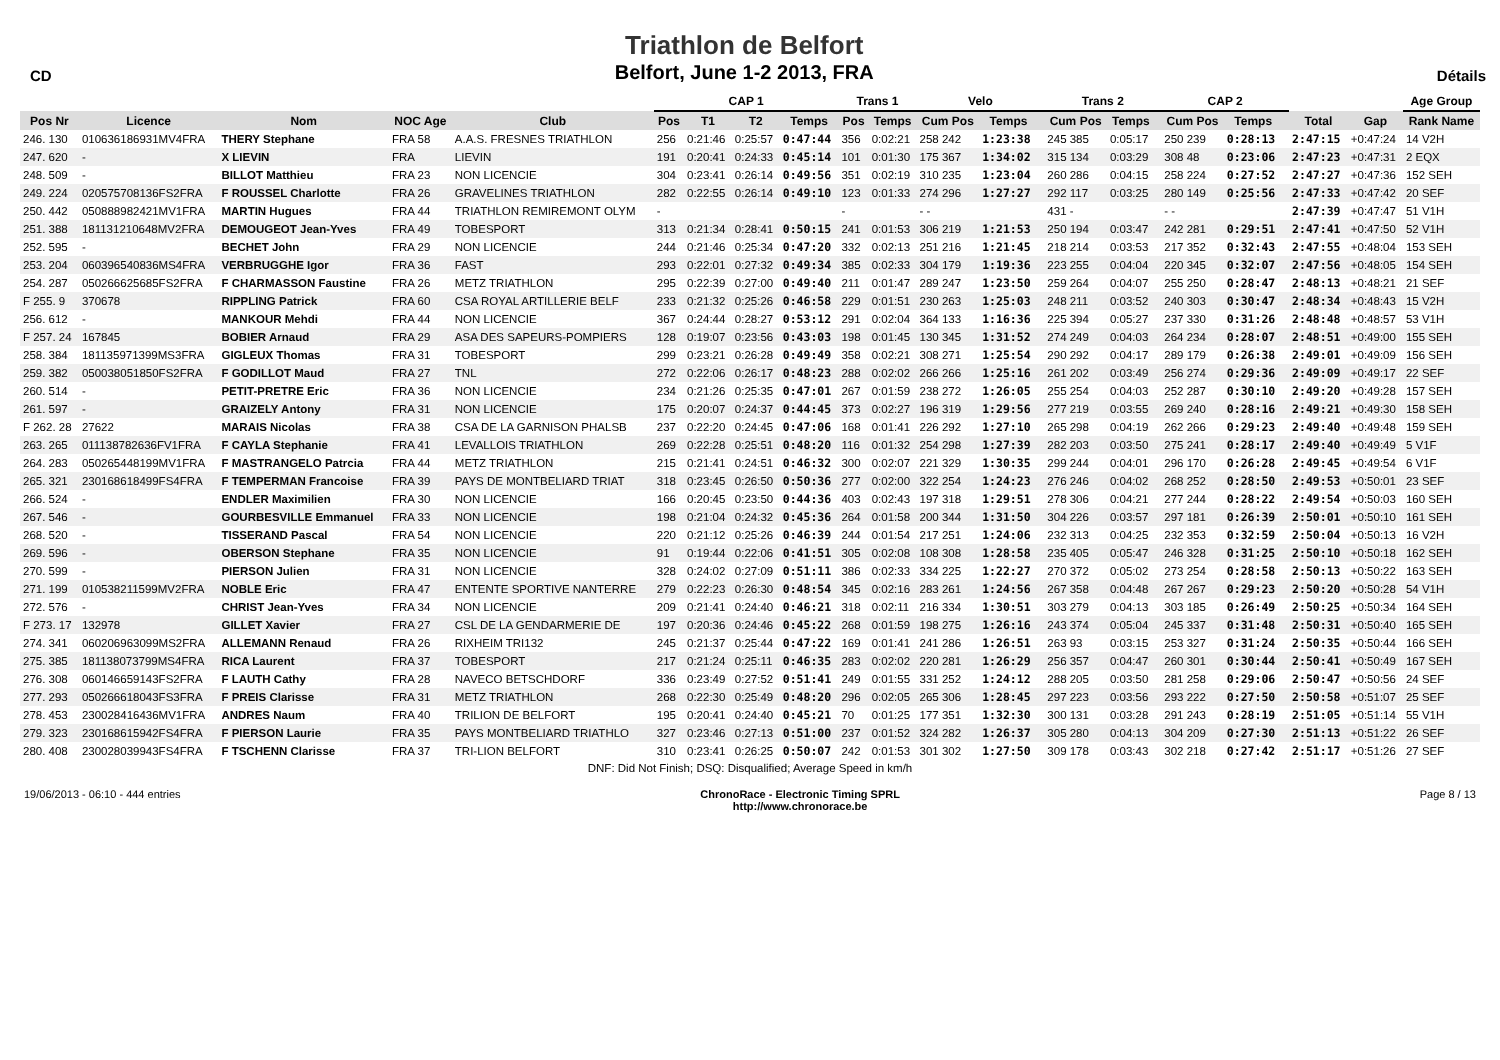CD
Triathlon de Belfort
Belfort, June 1-2 2013, FRA
Détails
| | | | | | CAP 1 | | | | Trans 1 | | Velo | | | Trans 2 | | | CAP 2 | | | | | Age Group |
| --- | --- | --- | --- | --- | --- | --- | --- | --- | --- | --- | --- | --- | --- | --- | --- | --- | --- | --- | --- | --- | --- | --- |
| Pos Nr | Licence | Nom | NOC Age | Club | Pos | T1 | T2 | Temps | Pos | Temps | Cum Pos | Temps | | Cum Pos | Temps | | Cum Pos | Temps | | Total | Gap | Rank Name |
| 246. 130 | 010636186931MV4FRA | THERY Stephane | FRA 58 | A.A.S. FRESNES TRIATHLON | 256 | 0:21:46 | 0:25:57 | 0:47:44 | 356 | 0:02:21 | 258 242 | 1:23:38 | | 245 385 | 0:05:17 | | 250 239 | 0:28:13 | | 2:47:15 | +0:47:24 | 14 V2H |
| 247. 620 | - | X LIEVIN | FRA | LIEVIN | 191 | 0:20:41 | 0:24:33 | 0:45:14 | 101 | 0:01:30 | 175 367 | 1:34:02 | | 315 134 | 0:03:29 | | 308 48 | 0:23:06 | | 2:47:23 | +0:47:31 | 2 EQX |
| 248. 509 | - | BILLOT Matthieu | FRA 23 | NON LICENCIE | 304 | 0:23:41 | 0:26:14 | 0:49:56 | 351 | 0:02:19 | 310 235 | 1:23:04 | | 260 286 | 0:04:15 | | 258 224 | 0:27:52 | | 2:47:27 | +0:47:36 | 152 SEH |
| 249. 224 | 020575708136FS2FRA | F ROUSSEL Charlotte | FRA 26 | GRAVELINES TRIATHLON | 282 | 0:22:55 | 0:26:14 | 0:49:10 | 123 | 0:01:33 | 274 296 | 1:27:27 | | 292 117 | 0:03:25 | | 280 149 | 0:25:56 | | 2:47:33 | +0:47:42 | 20 SEF |
| 250. 442 | 050888982421MV1FRA | MARTIN Hugues | FRA 44 | TRIATHLON REMIREMONT OLYM | - | | | | - | | - - | | | 431 - | | | - - | | | 2:47:39 | +0:47:47 | 51 V1H |
| 251. 388 | 181131210648MV2FRA | DEMOUGEOT Jean-Yves | FRA 49 | TOBESPORT | 313 | 0:21:34 | 0:28:41 | 0:50:15 | 241 | 0:01:53 | 306 219 | 1:21:53 | | 250 194 | 0:03:47 | | 242 281 | 0:29:51 | | 2:47:41 | +0:47:50 | 52 V1H |
| 252. 595 | - | BECHET John | FRA 29 | NON LICENCIE | 244 | 0:21:46 | 0:25:34 | 0:47:20 | 332 | 0:02:13 | 251 216 | 1:21:45 | | 218 214 | 0:03:53 | | 217 352 | 0:32:43 | | 2:47:55 | +0:48:04 | 153 SEH |
| 253. 204 | 060396540836MS4FRA | VERBRUGGHE Igor | FRA 36 | FAST | 293 | 0:22:01 | 0:27:32 | 0:49:34 | 385 | 0:02:33 | 304 179 | 1:19:36 | | 223 255 | 0:04:04 | | 220 345 | 0:32:07 | | 2:47:56 | +0:48:05 | 154 SEH |
| 254. 287 | 050266625685FS2FRA | F CHARMASSON Faustine | FRA 26 | METZ TRIATHLON | 295 | 0:22:39 | 0:27:00 | 0:49:40 | 211 | 0:01:47 | 289 247 | 1:23:50 | | 259 264 | 0:04:07 | | 255 250 | 0:28:47 | | 2:48:13 | +0:48:21 | 21 SEF |
| F 255. 9 | 370678 | RIPPLING Patrick | FRA 60 | CSA ROYAL ARTILLERIE BELF | 233 | 0:21:32 | 0:25:26 | 0:46:58 | 229 | 0:01:51 | 230 263 | 1:25:03 | | 248 211 | 0:03:52 | | 240 303 | 0:30:47 | | 2:48:34 | +0:48:43 | 15 V2H |
| 256. 612 | - | MANKOUR Mehdi | FRA 44 | NON LICENCIE | 367 | 0:24:44 | 0:28:27 | 0:53:12 | 291 | 0:02:04 | 364 133 | 1:16:36 | | 225 394 | 0:05:27 | | 237 330 | 0:31:26 | | 2:48:48 | +0:48:57 | 53 V1H |
| F 257. 24 | 167845 | BOBIER Arnaud | FRA 29 | ASA DES SAPEURS-POMPIERS | 128 | 0:19:07 | 0:23:56 | 0:43:03 | 198 | 0:01:45 | 130 345 | 1:31:52 | | 274 249 | 0:04:03 | | 264 234 | 0:28:07 | | 2:48:51 | +0:49:00 | 155 SEH |
| 258. 384 | 181135971399MS3FRA | GIGLEUX Thomas | FRA 31 | TOBESPORT | 299 | 0:23:21 | 0:26:28 | 0:49:49 | 358 | 0:02:21 | 308 271 | 1:25:54 | | 290 292 | 0:04:17 | | 289 179 | 0:26:38 | | 2:49:01 | +0:49:09 | 156 SEH |
| 259. 382 | 050038051850FS2FRA | F GODILLOT Maud | FRA 27 | TNL | 272 | 0:22:06 | 0:26:17 | 0:48:23 | 288 | 0:02:02 | 266 266 | 1:25:16 | | 261 202 | 0:03:49 | | 256 274 | 0:29:36 | | 2:49:09 | +0:49:17 | 22 SEF |
| 260. 514 | - | PETIT-PRETRE Eric | FRA 36 | NON LICENCIE | 234 | 0:21:26 | 0:25:35 | 0:47:01 | 267 | 0:01:59 | 238 272 | 1:26:05 | | 255 254 | 0:04:03 | | 252 287 | 0:30:10 | | 2:49:20 | +0:49:28 | 157 SEH |
| 261. 597 | - | GRAIZELY Antony | FRA 31 | NON LICENCIE | 175 | 0:20:07 | 0:24:37 | 0:44:45 | 373 | 0:02:27 | 196 319 | 1:29:56 | | 277 219 | 0:03:55 | | 269 240 | 0:28:16 | | 2:49:21 | +0:49:30 | 158 SEH |
| F 262. 28 | 27622 | MARAIS Nicolas | FRA 38 | CSA DE LA GARNISON PHALSB | 237 | 0:22:20 | 0:24:45 | 0:47:06 | 168 | 0:01:41 | 226 292 | 1:27:10 | | 265 298 | 0:04:19 | | 262 266 | 0:29:23 | | 2:49:40 | +0:49:48 | 159 SEH |
| 263. 265 | 011138782636FV1FRA | F CAYLA Stephanie | FRA 41 | LEVALLOIS TRIATHLON | 269 | 0:22:28 | 0:25:51 | 0:48:20 | 116 | 0:01:32 | 254 298 | 1:27:39 | | 282 203 | 0:03:50 | | 275 241 | 0:28:17 | | 2:49:40 | +0:49:49 | 5 V1F |
| 264. 283 | 050265448199MV1FRA | F MASTRANGELO Patrcia | FRA 44 | METZ TRIATHLON | 215 | 0:21:41 | 0:24:51 | 0:46:32 | 300 | 0:02:07 | 221 329 | 1:30:35 | | 299 244 | 0:04:01 | | 296 170 | 0:26:28 | | 2:49:45 | +0:49:54 | 6 V1F |
| 265. 321 | 230168618499FS4FRA | F TEMPERMAN Francoise | FRA 39 | PAYS DE MONTBELIARD TRIAT | 318 | 0:23:45 | 0:26:50 | 0:50:36 | 277 | 0:02:00 | 322 254 | 1:24:23 | | 276 246 | 0:04:02 | | 268 252 | 0:28:50 | | 2:49:53 | +0:50:01 | 23 SEF |
| 266. 524 | - | ENDLER Maximilien | FRA 30 | NON LICENCIE | 166 | 0:20:45 | 0:23:50 | 0:44:36 | 403 | 0:02:43 | 197 318 | 1:29:51 | | 278 306 | 0:04:21 | | 277 244 | 0:28:22 | | 2:49:54 | +0:50:03 | 160 SEH |
| 267. 546 | - | GOURBESVILLE Emmanuel | FRA 33 | NON LICENCIE | 198 | 0:21:04 | 0:24:32 | 0:45:36 | 264 | 0:01:58 | 200 344 | 1:31:50 | | 304 226 | 0:03:57 | | 297 181 | 0:26:39 | | 2:50:01 | +0:50:10 | 161 SEH |
| 268. 520 | - | TISSERAND Pascal | FRA 54 | NON LICENCIE | 220 | 0:21:12 | 0:25:26 | 0:46:39 | 244 | 0:01:54 | 217 251 | 1:24:06 | | 232 313 | 0:04:25 | | 232 353 | 0:32:59 | | 2:50:04 | +0:50:13 | 16 V2H |
| 269. 596 | - | OBERSON Stephane | FRA 35 | NON LICENCIE | 91 | 0:19:44 | 0:22:06 | 0:41:51 | 305 | 0:02:08 | 108 308 | 1:28:58 | | 235 405 | 0:05:47 | | 246 328 | 0:31:25 | | 2:50:10 | +0:50:18 | 162 SEH |
| 270. 599 | - | PIERSON Julien | FRA 31 | NON LICENCIE | 328 | 0:24:02 | 0:27:09 | 0:51:11 | 386 | 0:02:33 | 334 225 | 1:22:27 | | 270 372 | 0:05:02 | | 273 254 | 0:28:58 | | 2:50:13 | +0:50:22 | 163 SEH |
| 271. 199 | 010538211599MV2FRA | NOBLE Eric | FRA 47 | ENTENTE SPORTIVE NANTERRE | 279 | 0:22:23 | 0:26:30 | 0:48:54 | 345 | 0:02:16 | 283 261 | 1:24:56 | | 267 358 | 0:04:48 | | 267 267 | 0:29:23 | | 2:50:20 | +0:50:28 | 54 V1H |
| 272. 576 | - | CHRIST Jean-Yves | FRA 34 | NON LICENCIE | 209 | 0:21:41 | 0:24:40 | 0:46:21 | 318 | 0:02:11 | 216 334 | 1:30:51 | | 303 279 | 0:04:13 | | 303 185 | 0:26:49 | | 2:50:25 | +0:50:34 | 164 SEH |
| F 273. 17 | 132978 | GILLET Xavier | FRA 27 | CSL DE LA GENDARMERIE DE | 197 | 0:20:36 | 0:24:46 | 0:45:22 | 268 | 0:01:59 | 198 275 | 1:26:16 | | 243 374 | 0:05:04 | | 245 337 | 0:31:48 | | 2:50:31 | +0:50:40 | 165 SEH |
| 274. 341 | 060206963099MS2FRA | ALLEMANN Renaud | FRA 26 | RIXHEIM TRI132 | 245 | 0:21:37 | 0:25:44 | 0:47:22 | 169 | 0:01:41 | 241 286 | 1:26:51 | | 263 93 | 0:03:15 | | 253 327 | 0:31:24 | | 2:50:35 | +0:50:44 | 166 SEH |
| 275. 385 | 181138073799MS4FRA | RICA Laurent | FRA 37 | TOBESPORT | 217 | 0:21:24 | 0:25:11 | 0:46:35 | 283 | 0:02:02 | 220 281 | 1:26:29 | | 256 357 | 0:04:47 | | 260 301 | 0:30:44 | | 2:50:41 | +0:50:49 | 167 SEH |
| 276. 308 | 060146659143FS2FRA | F LAUTH Cathy | FRA 28 | NAVECO BETSCHDORF | 336 | 0:23:49 | 0:27:52 | 0:51:41 | 249 | 0:01:55 | 331 252 | 1:24:12 | | 288 205 | 0:03:50 | | 281 258 | 0:29:06 | | 2:50:47 | +0:50:56 | 24 SEF |
| 277. 293 | 050266618043FS3FRA | F PREIS Clarisse | FRA 31 | METZ TRIATHLON | 268 | 0:22:30 | 0:25:49 | 0:48:20 | 296 | 0:02:05 | 265 306 | 1:28:45 | | 297 223 | 0:03:56 | | 293 222 | 0:27:50 | | 2:50:58 | +0:51:07 | 25 SEF |
| 278. 453 | 230028416436MV1FRA | ANDRES Naum | FRA 40 | TRILION DE BELFORT | 195 | 0:20:41 | 0:24:40 | 0:45:21 | 70 | 0:01:25 | 177 351 | 1:32:30 | | 300 131 | 0:03:28 | | 291 243 | 0:28:19 | | 2:51:05 | +0:51:14 | 55 V1H |
| 279. 323 | 230168615942FS4FRA | F PIERSON Laurie | FRA 35 | PAYS MONTBELIARD TRIATHLO | 327 | 0:23:46 | 0:27:13 | 0:51:00 | 237 | 0:01:52 | 324 282 | 1:26:37 | | 305 280 | 0:04:13 | | 304 209 | 0:27:30 | | 2:51:13 | +0:51:22 | 26 SEF |
| 280. 408 | 230028039943FS4FRA | F TSCHENN Clarisse | FRA 37 | TRI-LION BELFORT | 310 | 0:23:41 | 0:26:25 | 0:50:07 | 242 | 0:01:53 | 301 302 | 1:27:50 | | 309 178 | 0:03:43 | | 302 218 | 0:27:42 | | 2:51:17 | +0:51:26 | 27 SEF |
| DNF: Did Not Finish; DSQ: Disqualified; Average Speed in km/h | | | | | | | | | | | | | | | | | | | | | | |
19/06/2013 - 06:10 - 444 entries
ChronoRace - Electronic Timing SPRL
http://www.chronorace.be
Page 8 / 13